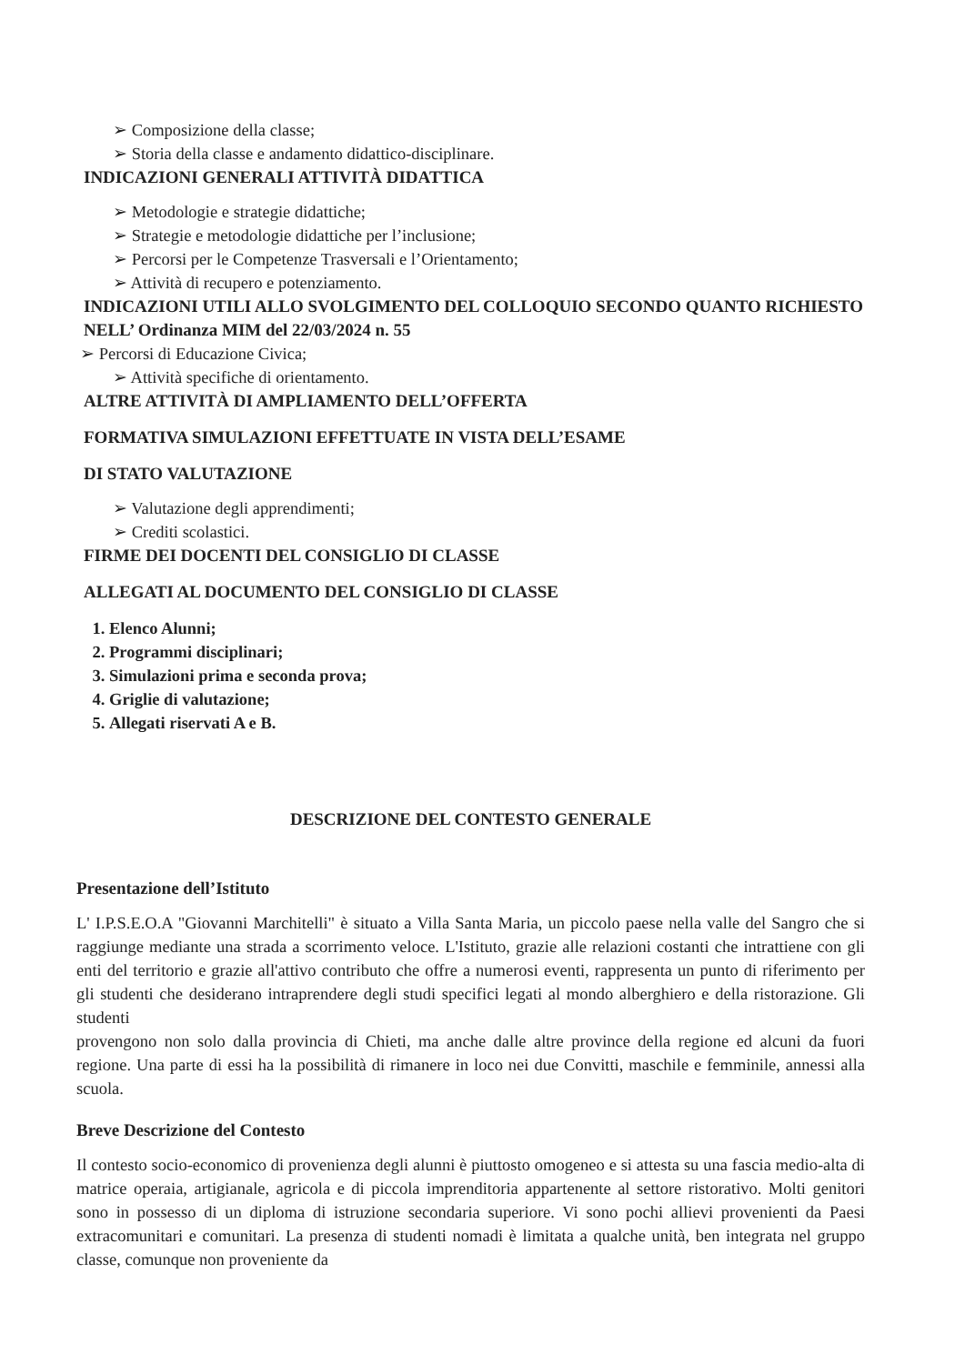➢ Composizione della classe;
➢ Storia della classe e andamento didattico-disciplinare.
INDICAZIONI GENERALI ATTIVITÀ DIDATTICA
➢ Metodologie e strategie didattiche;
➢ Strategie e metodologie didattiche per l’inclusione;
➢ Percorsi per le Competenze Trasversali e l’Orientamento;
➢ Attività di recupero e potenziamento.
INDICAZIONI UTILI ALLO SVOLGIMENTO DEL COLLOQUIO SECONDO QUANTO RICHIESTO NELL’ Ordinanza MIM del 22/03/2024 n. 55
➢ Percorsi di Educazione Civica;
➢ Attività specifiche di orientamento.
ALTRE ATTIVITÀ DI AMPLIAMENTO DELL’OFFERTA
FORMATIVA SIMULAZIONI EFFETTUATE IN VISTA DELL’ESAME
DI STATO VALUTAZIONE
➢ Valutazione degli apprendimenti;
➢ Crediti scolastici.
FIRME DEI DOCENTI DEL CONSIGLIO DI CLASSE
ALLEGATI AL DOCUMENTO DEL CONSIGLIO DI CLASSE
1. Elenco Alunni;
2. Programmi disciplinari;
3. Simulazioni prima e seconda prova;
4. Griglie di valutazione;
5. Allegati riservati A e B.
DESCRIZIONE DEL CONTESTO GENERALE
Presentazione dell’Istituto
L' I.P.S.E.O.A "Giovanni Marchitelli" è situato a Villa Santa Maria, un piccolo paese nella valle del Sangro che si raggiunge mediante una strada a scorrimento veloce. L'Istituto, grazie alle relazioni costanti che intrattiene con gli enti del territorio e grazie all'attivo contributo che offre a numerosi eventi, rappresenta un punto di riferimento per gli studenti che desiderano intraprendere degli studi specifici legati al mondo alberghiero e della ristorazione. Gli studenti
provengono non solo dalla provincia di Chieti, ma anche dalle altre province della regione ed alcuni da fuori regione. Una parte di essi ha la possibilità di rimanere in loco nei due Convitti, maschile e femminile, annessi alla scuola.
Breve Descrizione del Contesto
Il contesto socio-economico di provenienza degli alunni è piuttosto omogeneo e si attesta su una fascia medio-alta di matrice operaia, artigianale, agricola e di piccola imprenditoria appartenente al settore ristorativo. Molti genitori sono in possesso di un diploma di istruzione secondaria superiore. Vi sono pochi allievi provenienti da Paesi extracomunitari e comunitari. La presenza di studenti nomadi è limitata a qualche unità, ben integrata nel gruppo classe, comunque non proveniente da